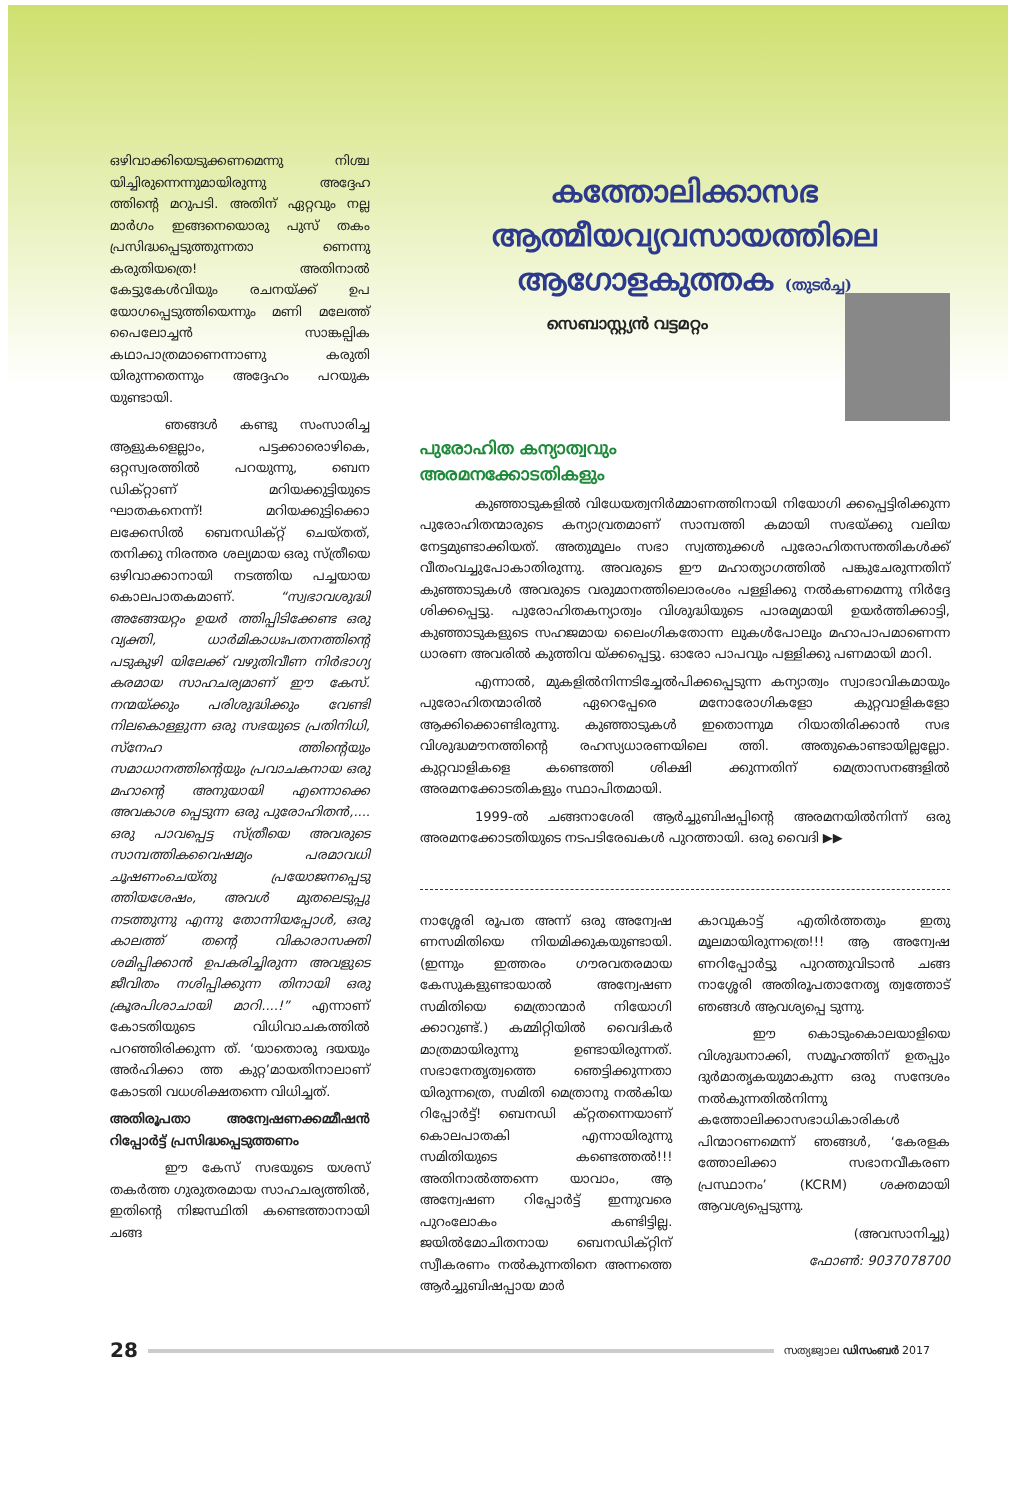ഒഴിവാക്കിയെടുക്കണമെന്നു നിശ്ച യിച്ചിരുന്നെന്നുമായിരുന്നു അദ്ദേഹ ത്തിന്റെ മറുപടി. അതിന് ഏറ്റവും നല്ല മാർഗം ഇങ്ങനെയൊരു പുസ് തകം പ്രസിദ്ധപ്പെടുത്തുന്നതാ ണെന്നു കരുതിയത്രെ! അതിനാൽ കേട്ടുകേൾവിയും രചനയ്ക്ക് ഉപ യോഗപ്പെടുത്തിയെന്നും മണി മലേത്ത് പൈലോച്ചൻ സാങ്കല്പിക കഥാപാത്രമാണെന്നാണു കരുതി യിരുന്നതെന്നും അദ്ദേഹം പറയുക യുണ്ടായി.
ഞങ്ങൾ കണ്ടു സംസാരിച്ച ആളുകളെല്ലാം, പട്ടക്കാരൊഴികെ, ഒറ്റസ്വരത്തിൽ പറയുന്നു, ബെന ഡിക്റ്റാണ് മറിയക്കുട്ടിയുടെ ഘാതകനെന്ന്! മറിയക്കുട്ടിക്കൊ ലക്കേസിൽ ബെനഡിക്റ്റ് ചെയ്തത്, തനിക്കു നിരന്തര ശല്യമായ ഒരു സ്ത്രീയെ ഒഴിവാക്കാനായി നടത്തിയ പച്ചയായ കൊലപാതകമാണ്. “സ്വഭാവശുദ്ധി അങ്ങേയറ്റം ഉയർ ത്തിപ്പിടിക്കേണ്ട ഒരു വ്യക്തി, ധാർമികാധഃപതനത്തിന്റെ പടുകുഴി യിലേക്ക് വഴുതിവീണ നിർഭാഗ്യ കരമായ സാഹചര്യമാണ് ഈ കേസ്. നന്മയ്ക്കും പരിശുദ്ധിക്കും വേണ്ടി നിലകൊള്ളുന്ന ഒരു സഭയുടെ പ്രതിനിധി, സ്നേഹ ത്തിന്റെയും സമാധാനത്തിന്റെയും പ്രവാചകനായ ഒരു മഹാന്റെ അനുയായി എന്നൊക്കെ അവകാശ പ്പെടുന്ന ഒരു പുരോഹിതൻ,.... ഒരു പാവപ്പെട്ട സ്ത്രീയെ അവരുടെ സാമ്പത്തികവൈഷമ്യം പരമാവധി ചൂഷണംചെയ്തു പ്രയോജനപ്പെടു ത്തിയശേഷം, അവൾ മുതലെടുപ്പു നടത്തുന്നു എന്നു തോന്നിയപ്പോൾ, ഒരു കാലത്ത് തന്റെ വികാരാസക്തി ശമിപ്പിക്കാൻ ഉപകരിച്ചിരുന്ന അവളുടെ ജീവിതം നശിപ്പിക്കുന്ന തിനായി ഒരു ക്രൂരപിശാചായി മാറി....!” എന്നാണ് കോടതിയുടെ വിധിവാചകത്തിൽ പറഞ്ഞിരിക്കുന്ന ത്. ‘യാതൊരു ദയയും അർഹിക്കാ ത്ത കുറ്റ’മായതിനാലാണ് കോടതി വധശിക്ഷതന്നെ വിധിച്ചത്.
അതിരൂപതാ അന്വേഷണക്കമ്മീഷൻ റിപ്പോർട്ട് പ്രസിദ്ധപ്പെടുത്തണം
ഈ കേസ് സഭയുടെ യശസ് തകർത്ത ഗുരുതരമായ സാഹചര്യത്തിൽ, ഇതിന്റെ നിജസ്ഥിതി കണ്ടെത്താനായി ചങ്ങ
കത്തോലിക്കാസഭ
ആത്മീയവ്യവസായത്തിലെ
ആഗോളകുത്തക (തുടർച്ച)
സെബാസ്റ്റ്യൻ വട്ടമറ്റം
പുരോഹിത കന്യാത്വവും
അരമനക്കോടതികളും
കുഞ്ഞാടുകളിൽ വിധേയത്വനിർമ്മാണത്തിനായി നിയോഗി ക്കപ്പെട്ടിരിക്കുന്ന പുരോഹിതന്മാരുടെ കന്യാവ്രതമാണ് സാമ്പത്തി കമായി സഭയ്ക്കു വലിയ നേട്ടമുണ്ടാക്കിയത്. അതുമൂലം സഭാ സ്വത്തുക്കൾ പുരോഹിതസന്തതികൾക്ക് വീതംവച്ചുപോകാതിരുന്നു. അവരുടെ ഈ മഹാത്യാഗത്തിൽ പങ്കുചേരുന്നതിന് കുഞ്ഞാടുകൾ അവരുടെ വരുമാനത്തിലൊരംശം പള്ളിക്കു നൽകണമെന്നു നിർദ്ദേ ശിക്കപ്പെട്ടു. പുരോഹിതകന്യാത്വം വിശുദ്ധിയുടെ പാരമ്യമായി ഉയർത്തിക്കാട്ടി, കുഞ്ഞാടുകളുടെ സഹജമായ ലൈംഗികതോന്ന ലുകൾപോലും മഹാപാപമാണെന്ന ധാരണ അവരിൽ കുത്തിവ യ്ക്കപ്പെട്ടു. ഓരോ പാപവും പള്ളിക്കു പണമായി മാറി.
എന്നാൽ, മുകളിൽനിന്നടിച്ചേൽപിക്കപ്പെടുന്ന കന്യാത്വം സ്വാഭാവികമായും പുരോഹിതന്മാരിൽ ഏറെപ്പേരെ മനോരോഗികളോ കുറ്റവാളികളോ ആക്കിക്കൊണ്ടിരുന്നു. കുഞ്ഞാടുകൾ ഇതൊന്നുമ റിയാതിരിക്കാൻ സഭ വിശുദ്ധമൗനത്തിന്റെ രഹസ്യധാരണയിലെ ത്തി. അതുകൊണ്ടായില്ലല്ലോ. കുറ്റവാളികളെ കണ്ടെത്തി ശിക്ഷി ക്കുന്നതിന് മെത്രാസനങ്ങളിൽ അരമനക്കോടതികളും സ്ഥാപിതമായി.
1999-ൽ ചങ്ങനാശേരി ആർച്ചുബിഷപ്പിന്റെ അരമനയിൽനിന്ന് ഒരു അരമനക്കോടതിയുടെ നടപടിരേഖകൾ പുറത്തായി. ഒരു വൈദി ▶▶
നാശ്ശേരി രൂപത അന്ന് ഒരു അന്വേഷ ണസമിതിയെ നിയമിക്കുകയുണ്ടായി. (ഇന്നും ഇത്തരം ഗൗരവതരമായ കേസുകളുണ്ടായാൽ അന്വേഷണ സമിതിയെ മെത്രാന്മാർ നിയോഗി ക്കാറുണ്ട്.) കമ്മിറ്റിയിൽ വൈദികർ മാത്രമായിരുന്നു ഉണ്ടായിരുന്നത്. സഭാനേതൃത്വത്തെ ഞെട്ടിക്കുന്നതാ യിരുന്നത്രെ, സമിതി മെത്രാനു നൽകിയ റിപ്പോർട്ട്! ബെനഡി ക്റ്റതന്നെയാണ് കൊലപാതകി എന്നായിരുന്നു സമിതിയുടെ കണ്ടെത്തൽ!!! അതിനാൽത്തന്നെ യാവാം, ആ അന്വേഷണ റിപ്പോർട്ട് ഇന്നുവരെ പുറംലോകം കണ്ടിട്ടില്ല. ജയിൽമോചിതനായ ബെനഡിക്റ്റിന് സ്വീകരണം നൽകുന്നതിനെ അന്നത്തെ ആർച്ചുബിഷപ്പായ മാർ
കാവുകാട്ട് എതിർത്തതും ഇതു മൂലമായിരുന്നത്രെ!!! ആ അന്വേഷ ണറിപ്പോർട്ടു പുറത്തുവിടാൻ ചങ്ങ നാശ്ശേരി അതിരൂപതാനേതൃ ത്വത്തോട് ഞങ്ങൾ ആവശ്യപ്പെ ടുന്നു.
ഈ കൊടുംകൊലയാളിയെ വിശുദ്ധനാക്കി, സമൂഹത്തിന് ഉതപ്പും ദുർമാതൃകയുമാകുന്ന ഒരു സന്ദേശം നൽകുന്നതിൽനിന്നു കത്തോലിക്കാസഭാധികാരികൾ പിന്മാറണമെന്ന് ഞങ്ങൾ, ‘കേരളക ത്തോലിക്കാ സഭാനവീകരണ പ്രസ്ഥാനം’ (KCRM) ശക്തമായി ആവശ്യപ്പെടുന്നു.
(അവസാനിച്ചു)
ഫോൺ: 9037078700
28
സത്യജ്വാല ഡിസംബർ 2017